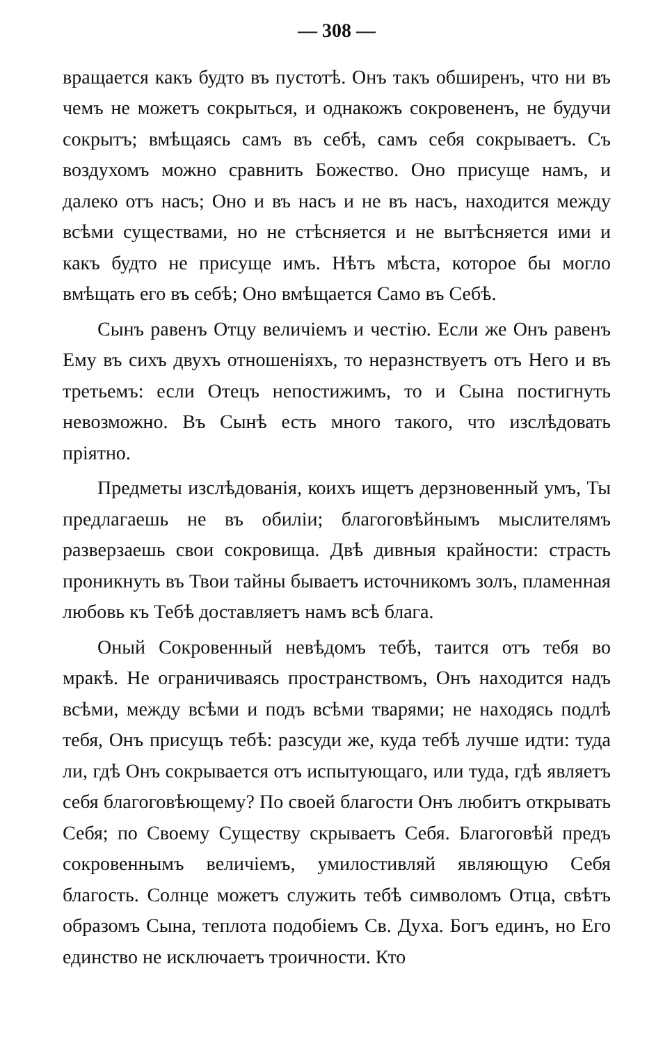— 308 —
вращается какъ будто въ пустотѣ. Онъ такъ обширенъ, что ни въ чемъ не можетъ сокрыться, и однакожъ сокровененъ, не будучи сокрытъ; вмѣщаясь самъ въ себѣ, самъ себя сокрываетъ. Съ воздухомъ можно сравнить Божество. Оно присуще намъ, и далеко отъ насъ; Оно и въ насъ и не въ насъ, находится между всѣми существами, но не стѣсняется и не вытѣсняется ими и какъ будто не присуще имъ. Нѣтъ мѣста, которое бы могло вмѣщать его въ себѣ; Оно вмѣщается Само въ Себѣ.
Сынъ равенъ Отцу величіемъ и честію. Если же Онъ равенъ Ему въ сихъ двухъ отношеніяхъ, то неразнствуетъ отъ Него и въ третьемъ: если Отецъ непостижимъ, то и Сына постигнуть невозможно. Въ Сынѣ есть много такого, что изслѣдовать пріятно.
Предметы изслѣдованія, коихъ ищетъ дерзновенный умъ, Ты предлагаешь не въ обиліи; благоговѣйнымъ мыслителямъ разверзаешь свои сокровища. Двѣ дивныя крайности: страсть проникнуть въ Твои тайны бываетъ источникомъ золъ, пламенная любовь къ Тебѣ доставляетъ намъ всѣ блага.
Оный Сокровенный невѣдомъ тебѣ, таится отъ тебя во мракѣ. Не ограничиваясь пространствомъ, Онъ находится надъ всѣми, между всѣми и подъ всѣми тварями; не находясь подлѣ тебя, Онъ присущъ тебѣ: разсуди же, куда тебѣ лучше идти: туда ли, гдѣ Онъ сокрывается отъ испытующаго, или туда, гдѣ являетъ себя благоговѣющему? По своей благости Онъ любитъ открывать Себя; по Своему Существу скрываетъ Себя. Благоговѣй предъ сокровеннымъ величіемъ, умилостивляй являющую Себя благость. Солнце можетъ служить тебѣ символомъ Отца, свѣтъ образомъ Сына, теплота подобіемъ Св. Духа. Богъ единъ, но Его единство не исключаетъ троичности. Кто